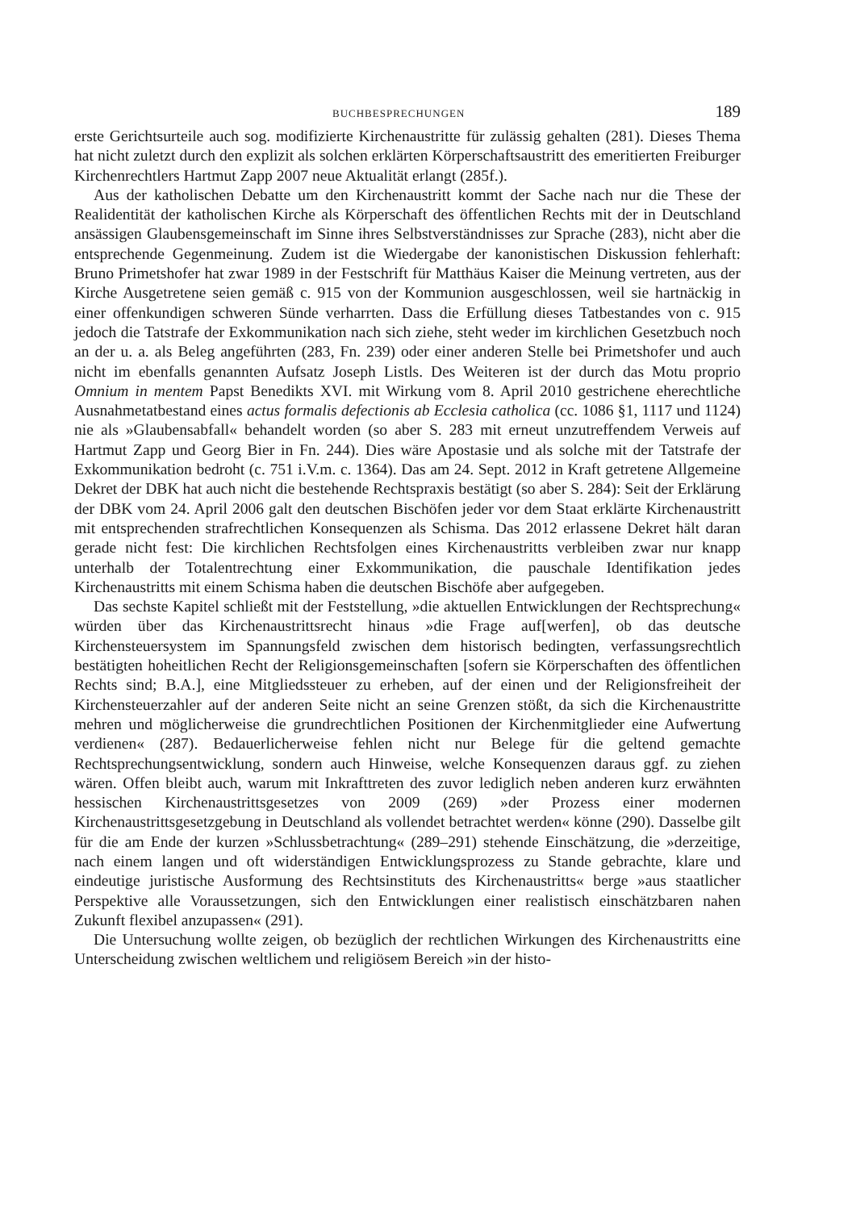BUCHBESPRECHUNGEN 189
erste Gerichtsurteile auch sog. modifizierte Kirchenaustritte für zulässig gehalten (281). Dieses Thema hat nicht zuletzt durch den explizit als solchen erklärten Körperschaftsaustritt des emeritierten Freiburger Kirchenrechtlers Hartmut Zapp 2007 neue Aktualität erlangt (285f.).
Aus der katholischen Debatte um den Kirchenaustritt kommt der Sache nach nur die These der Realidentität der katholischen Kirche als Körperschaft des öffentlichen Rechts mit der in Deutschland ansässigen Glaubensgemeinschaft im Sinne ihres Selbstverständnisses zur Sprache (283), nicht aber die entsprechende Gegenmeinung. Zudem ist die Wiedergabe der kanonistischen Diskussion fehlerhaft: Bruno Primetshofer hat zwar 1989 in der Festschrift für Matthäus Kaiser die Meinung vertreten, aus der Kirche Ausgetretene seien gemäß c. 915 von der Kommunion ausgeschlossen, weil sie hartnäckig in einer offenkundigen schweren Sünde verharrten. Dass die Erfüllung dieses Tatbestandes von c. 915 jedoch die Tatstrafe der Exkommunikation nach sich ziehe, steht weder im kirchlichen Gesetzbuch noch an der u. a. als Beleg angeführten (283, Fn. 239) oder einer anderen Stelle bei Primetshofer und auch nicht im ebenfalls genannten Aufsatz Joseph Listls. Des Weiteren ist der durch das Motu proprio Omnium in mentem Papst Benedikts XVI. mit Wirkung vom 8. April 2010 gestrichene eherechtliche Ausnahmetatbestand eines actus formalis defectionis ab Ecclesia catholica (cc. 1086 §1, 1117 und 1124) nie als »Glaubensabfall« behandelt worden (so aber S. 283 mit erneut unzutreffendem Verweis auf Hartmut Zapp und Georg Bier in Fn. 244). Dies wäre Apostasie und als solche mit der Tatstrafe der Exkommunikation bedroht (c. 751 i.V.m. c. 1364). Das am 24. Sept. 2012 in Kraft getretene Allgemeine Dekret der DBK hat auch nicht die bestehende Rechtspraxis bestätigt (so aber S. 284): Seit der Erklärung der DBK vom 24. April 2006 galt den deutschen Bischöfen jeder vor dem Staat erklärte Kirchenaustritt mit entsprechenden strafrechtlichen Konsequenzen als Schisma. Das 2012 erlassene Dekret hält daran gerade nicht fest: Die kirchlichen Rechtsfolgen eines Kirchenaustritts verbleiben zwar nur knapp unterhalb der Totalentrechtung einer Exkommunikation, die pauschale Identifikation jedes Kirchenaustritts mit einem Schisma haben die deutschen Bischöfe aber aufgegeben.
Das sechste Kapitel schließt mit der Feststellung, »die aktuellen Entwicklungen der Rechtsprechung« würden über das Kirchenaustrittsrecht hinaus »die Frage auf[werfen], ob das deutsche Kirchensteuersystem im Spannungsfeld zwischen dem historisch bedingten, verfassungsrechtlich bestätigten hoheitlichen Recht der Religionsgemeinschaften [sofern sie Körperschaften des öffentlichen Rechts sind; B.A.], eine Mitgliedssteuer zu erheben, auf der einen und der Religionsfreiheit der Kirchensteuerzahler auf der anderen Seite nicht an seine Grenzen stößt, da sich die Kirchenaustritte mehren und möglicherweise die grundrechtlichen Positionen der Kirchenmitglieder eine Aufwertung verdienen« (287). Bedauerlicherweise fehlen nicht nur Belege für die geltend gemachte Rechtsprechungsentwicklung, sondern auch Hinweise, welche Konsequenzen daraus ggf. zu ziehen wären. Offen bleibt auch, warum mit Inkrafttreten des zuvor lediglich neben anderen kurz erwähnten hessischen Kirchenaustrittsgesetzes von 2009 (269) »der Prozess einer modernen Kirchenaustrittsgesetzgebung in Deutschland als vollendet betrachtet werden« könne (290). Dasselbe gilt für die am Ende der kurzen »Schlussbetrachtung« (289–291) stehende Einschätzung, die »derzeitige, nach einem langen und oft widerständigen Entwicklungsprozess zu Stande gebrachte, klare und eindeutige juristische Ausformung des Rechtsinstituts des Kirchenaustritts« berge »aus staatlicher Perspektive alle Voraussetzungen, sich den Entwicklungen einer realistisch einschätzbaren nahen Zukunft flexibel anzupassen« (291).
Die Untersuchung wollte zeigen, ob bezüglich der rechtlichen Wirkungen des Kirchenaustritts eine Unterscheidung zwischen weltlichem und religiösem Bereich »in der histo-